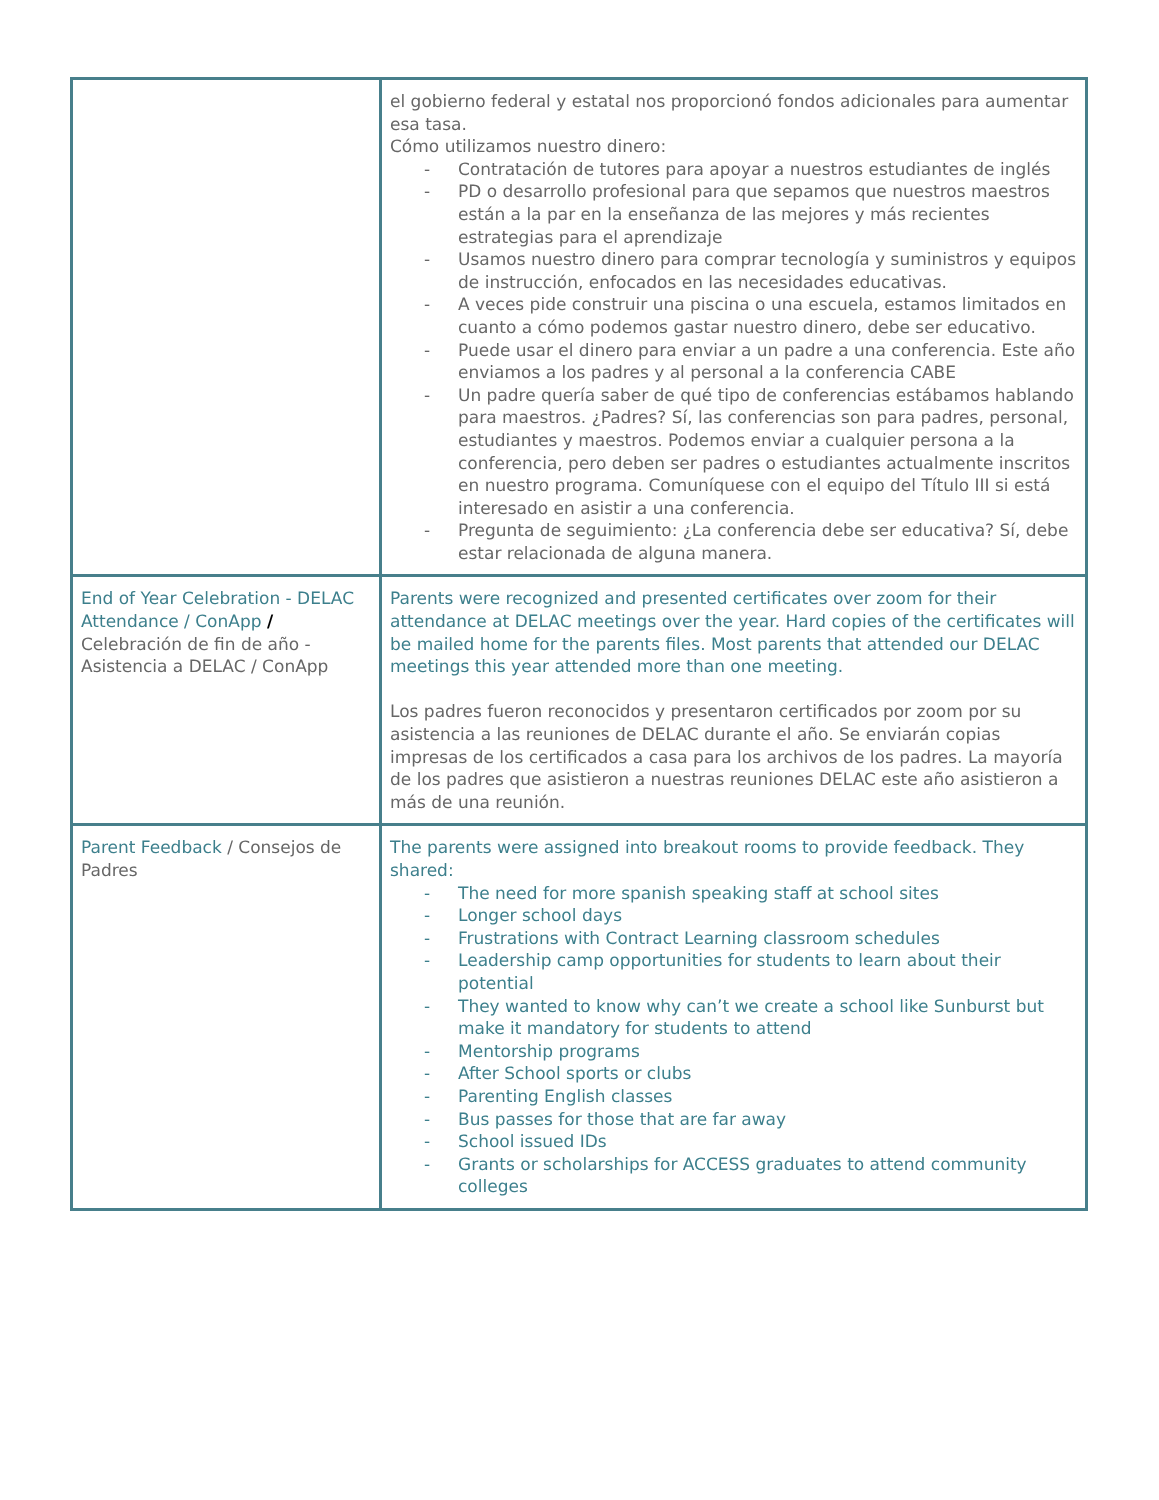| | el gobierno federal y estatal nos proporcionó fondos adicionales para aumentar esa tasa. Cómo utilizamos nuestro dinero: - Contratación de tutores para apoyar a nuestros estudiantes de inglés - PD o desarrollo profesional para que sepamos que nuestros maestros están a la par en la enseñanza de las mejores y más recientes estrategias para el aprendizaje - Usamos nuestro dinero para comprar tecnología y suministros y equipos de instrucción, enfocados en las necesidades educativas. - A veces pide construir una piscina o una escuela, estamos limitados en cuanto a cómo podemos gastar nuestro dinero, debe ser educativo. - Puede usar el dinero para enviar a un padre a una conferencia. Este año enviamos a los padres y al personal a la conferencia CABE - Un padre quería saber de qué tipo de conferencias estábamos hablando para maestros. ¿Padres? Sí, las conferencias son para padres, personal, estudiantes y maestros. Podemos enviar a cualquier persona a la conferencia, pero deben ser padres o estudiantes actualmente inscritos en nuestro programa. Comuníquese con el equipo del Título III si está interesado en asistir a una conferencia. - Pregunta de seguimiento: ¿La conferencia debe ser educativa? Sí, debe estar relacionada de alguna manera. |
| End of Year Celebration - DELAC Attendance / ConApp / Celebración de fin de año - Asistencia a DELAC / ConApp | Parents were recognized and presented certificates over zoom for their attendance at DELAC meetings over the year. Hard copies of the certificates will be mailed home for the parents files. Most parents that attended our DELAC meetings this year attended more than one meeting. Los padres fueron reconocidos y presentaron certificados por zoom por su asistencia a las reuniones de DELAC durante el año. Se enviarán copias impresas de los certificados a casa para los archivos de los padres. La mayoría de los padres que asistieron a nuestras reuniones DELAC este año asistieron a más de una reunión. |
| Parent Feedback / Consejos de Padres | The parents were assigned into breakout rooms to provide feedback. They shared: - The need for more spanish speaking staff at school sites - Longer school days - Frustrations with Contract Learning classroom schedules - Leadership camp opportunities for students to learn about their potential - They wanted to know why can’t we create a school like Sunburst but make it mandatory for students to attend - Mentorship programs - After School sports or clubs - Parenting English classes - Bus passes for those that are far away - School issued IDs - Grants or scholarships for ACCESS graduates to attend community colleges |